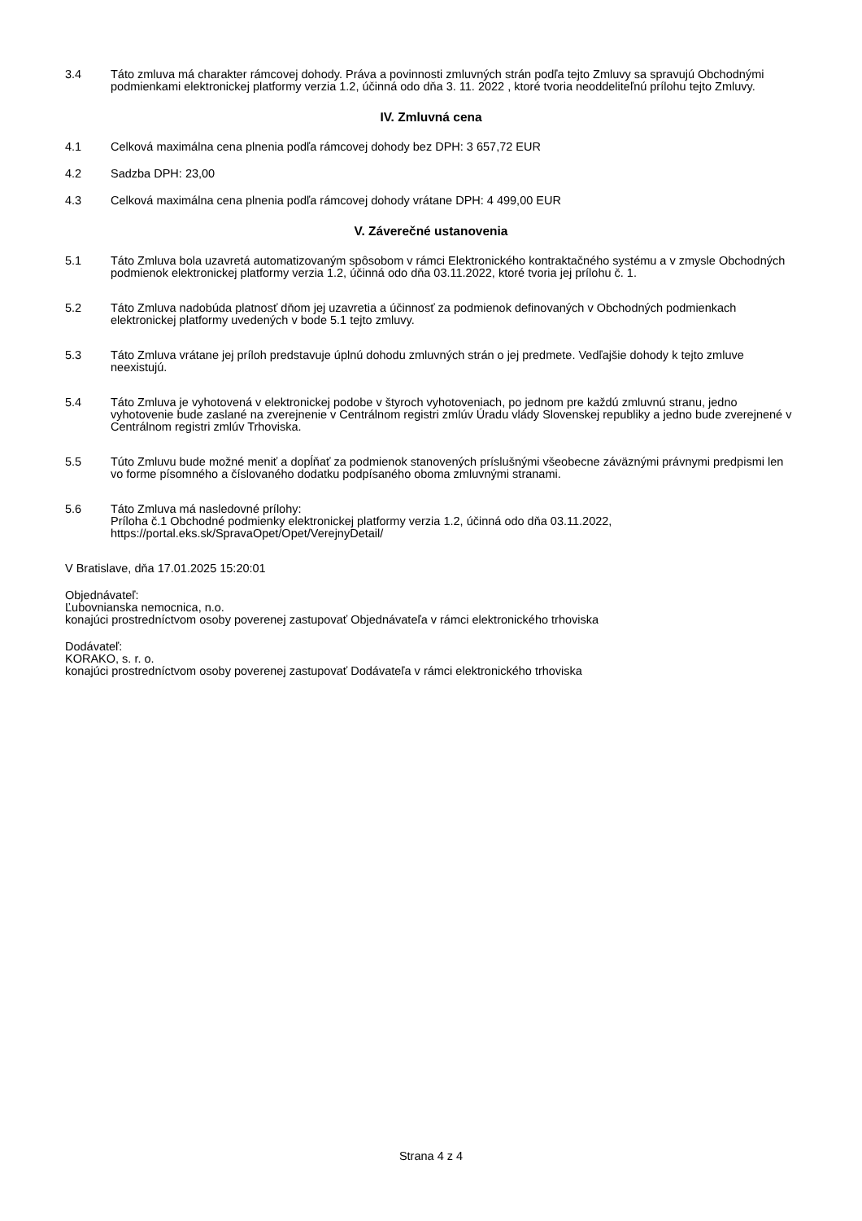3.4 Táto zmluva má charakter rámcovej dohody. Práva a povinnosti zmluvných strán podľa tejto Zmluvy sa spravujú Obchodnými podmienkami elektronickej platformy verzia 1.2, účinná odo dňa 3. 11. 2022 , ktoré tvoria neoddeliteľnú prílohu tejto Zmluvy.
IV. Zmluvná cena
4.1 Celková maximálna cena plnenia podľa rámcovej dohody bez DPH: 3 657,72 EUR
4.2 Sadzba DPH: 23,00
4.3 Celková maximálna cena plnenia podľa rámcovej dohody vrátane DPH: 4 499,00 EUR
V. Záverečné ustanovenia
5.1 Táto Zmluva bola uzavretá automatizovaným spôsobom v rámci Elektronického kontraktačného systému a v zmysle Obchodných podmienok elektronickej platformy verzia 1.2, účinná odo dňa 03.11.2022, ktoré tvoria jej prílohu č. 1.
5.2 Táto Zmluva nadobúda platnosť dňom jej uzavretia a účinnosť za podmienok definovaných v Obchodných podmienkach elektronickej platformy uvedených v bode 5.1 tejto zmluvy.
5.3 Táto Zmluva vrátane jej príloh predstavuje úplnú dohodu zmluvných strán o jej predmete. Vedľajšie dohody k tejto zmluve neexistujú.
5.4 Táto Zmluva je vyhotovená v elektronickej podobe v štyroch vyhotoveniach, po jednom pre každú zmluvnú stranu, jedno vyhotovenie bude zaslané na zverejnenie v Centrálnom registri zmlúv Úradu vlády Slovenskej republiky a jedno bude zverejnené v Centrálnom registri zmlúv Trhoviska.
5.5 Túto Zmluvu bude možné meniť a dopĺňať za podmienok stanovených príslušnými všeobecne záväznými právnymi predpismi len vo forme písomného a číslovaného dodatku podpísaného oboma zmluvnými stranami.
5.6 Táto Zmluva má nasledovné prílohy:
Príloha č.1 Obchodné podmienky elektronickej platformy verzia 1.2, účinná odo dňa 03.11.2022, https://portal.eks.sk/SpravaOpet/Opet/VerejnyDetail/
V Bratislave, dňa 17.01.2025 15:20:01
Objednávateľ:
Ľubovnianska nemocnica, n.o.
konajúci prostredníctvom osoby poverenej zastupovať Objednávateľa v rámci elektronického trhoviska
Dodávateľ:
KORAKO, s. r. o.
konajúci prostredníctvom osoby poverenej zastupovať Dodávateľa v rámci elektronického trhoviska
Strana 4 z 4